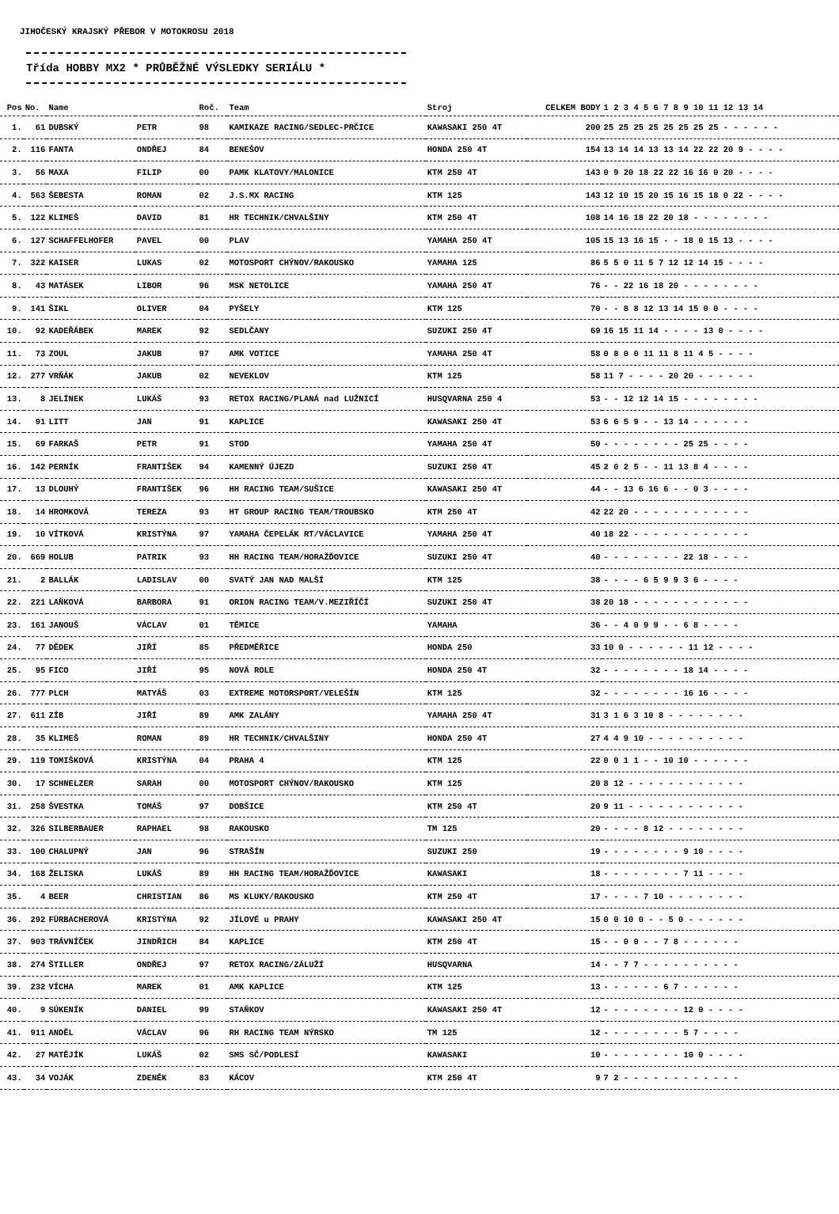JIHOČESKÝ KRAJSKÝ PŘEBOR V MOTOKROSU 2018
Třída HOBBY MX2 * PRŮBĚŽNÉ VÝSLEDKY SERIÁLU *
| Pos | No. | Name | | Roč. | Team | Stroj | CELKEM BODY | 1 2 3 4 5 6 7 8 9 10 11 12 13 14 |
| --- | --- | --- | --- | --- | --- | --- | --- | --- |
| 1. | 61 | DUBSKÝ | PETR | 98 | KAMIKAZE RACING/SEDLEC-PRČICE | KAWASAKI 250 4T | 200 | 25 25 25 25 25 25 25 25 - - - - - - |
| 2. | 116 | FANTA | ONDŘEJ | 84 | BENEŠOV | HONDA 250 4T | 154 | 13 14 14 13 13 14 22 22 20 9 - - - - |
| 3. | 56 | MAXA | FILIP | 00 | PAMK KLATOVY/MALONICE | KTM 250 4T | 143 | 0 9 20 18 22 22 16 16 0 20 - - - - |
| 4. | 563 | ŠEBESTA | ROMAN | 02 | J.S.MX RACING | KTM 125 | 143 | 12 10 15 20 15 16 15 18 0 22 - - - - |
| 5. | 122 | KLIMEŠ | DAVID | 81 | HR TECHNIK/CHVALŠINY | KTM 250 4T | 108 | 14 16 18 22 20 18 - - - - - - - - |
| 6. | 127 | SCHAFFELHOFER | PAVEL | 00 | PLAV | YAMAHA 250 4T | 105 | 15 13 16 15 - - 18 0 15 13 - - - - |
| 7. | 322 | KAISER | LUKAS | 02 | MOTOSPORT CHÝNOV/RAKOUSKO | YAMAHA 125 | 86 | 5 5 0 11 5 7 12 12 14 15 - - - - |
| 8. | 43 | MATÁSEK | LIBOR | 96 | MSK NETOLICE | YAMAHA 250 4T | 76 | - - 22 16 18 20 - - - - - - - - |
| 9. | 141 | ŠIKL | OLIVER | 04 | PYŠELY | KTM 125 | 70 | - - 8 8 12 13 14 15 0 0 - - - - |
| 10. | 92 | KADEŘÁBEK | MAREK | 92 | SEDLČANY | SUZUKI 250 4T | 69 | 16 15 11 14 - - - - 13 0 - - - - |
| 11. | 73 | ZOUL | JAKUB | 97 | AMK VOTICE | YAMAHA 250 4T | 58 | 0 8 0 0 11 11 8 11 4 5 - - - - |
| 12. | 277 | VRŇÁK | JAKUB | 02 | NEVEKLOV | KTM 125 | 58 | 11 7 - - - - 20 20 - - - - - - |
| 13. | 8 | JELÍNEK | LUKÁŠ | 93 | RETOX RACING/PLANÁ nad LUŽNICÍ | HUSQVARNA 250 4 | 53 | - - 12 12 14 15 - - - - - - - - |
| 14. | 91 | LITT | JAN | 91 | KAPLICE | KAWASAKI 250 4T | 53 | 6 6 5 9 - - 13 14 - - - - - - |
| 15. | 69 | FARKAŠ | PETR | 91 | STOD | YAMAHA 250 4T | 50 | - - - - - - - - 25 25 - - - - |
| 16. | 142 | PERNÍK | FRANTIŠEK | 94 | KAMENNÝ ÚJEZD | SUZUKI 250 4T | 45 | 2 0 2 5 - - 11 13 8 4 - - - - |
| 17. | 13 | DLOUHÝ | FRANTIŠEK | 96 | HH RACING TEAM/SUŠICE | KAWASAKI 250 4T | 44 | - - 13 6 16 6 - - 0 3 - - - - |
| 18. | 14 | HROMKOVÁ | TEREZA | 93 | HT GROUP RACING TEAM/TROUBSKO | KTM 250 4T | 42 | 22 20 - - - - - - - - - - - - |
| 19. | 10 | VÍTKOVÁ | KRISTÝNA | 97 | YAMAHA ČEPELÁK RT/VÁCLAVICE | YAMAHA 250 4T | 40 | 18 22 - - - - - - - - - - - - |
| 20. | 669 | HOLUB | PATRIK | 93 | HH RACING TEAM/HORAŽĎOVICE | SUZUKI 250 4T | 40 | - - - - - - - - 22 18 - - - - |
| 21. | 2 | BALLÁK | LADISLAV | 00 | SVATÝ JAN NAD MALŠÍ | KTM 125 | 38 | - - - - 6 5 9 9 3 6 - - - - |
| 22. | 221 | LAŇKOVÁ | BARBORA | 91 | ORION RACING TEAM/V.MEZIŘÍČÍ | SUZUKI 250 4T | 38 | 20 18 - - - - - - - - - - - - |
| 23. | 161 | JANOUŠ | VÁCLAV | 01 | TĚMICE | YAMAHA | 36 | - - 4 0 9 9 - - 6 8 - - - - |
| 24. | 77 | DĚDEK | JIŘÍ | 85 | PŘEDMĚŘICE | HONDA 250 | 33 | 10 0 - - - - - - 11 12 - - - - |
| 25. | 95 | FICO | JIŘÍ | 95 | NOVÁ ROLE | HONDA 250 4T | 32 | - - - - - - - - 18 14 - - - - |
| 26. | 777 | PLCH | MATYÁŠ | 03 | EXTREME MOTORSPORT/VELEŠÍN | KTM 125 | 32 | - - - - - - - - 16 16 - - - - |
| 27. | 611 | ZÍB | JIŘÍ | 89 | AMK ZALÁNY | YAMAHA 250 4T | 31 | 3 1 6 3 10 8 - - - - - - - - |
| 28. | 35 | KLIMEŠ | ROMAN | 89 | HR TECHNIK/CHVALŠINY | HONDA 250 4T | 27 | 4 4 9 10 - - - - - - - - - - |
| 29. | 119 | TOMIŠKOVÁ | KRISTÝNA | 04 | PRAHA 4 | KTM 125 | 22 | 0 0 1 1 - - 10 10 - - - - - - |
| 30. | 17 | SCHNELZER | SARAH | 00 | MOTOSPORT CHÝNOV/RAKOUSKO | KTM 125 | 20 | 8 12 - - - - - - - - - - - - |
| 31. | 258 | ŠVESTKA | TOMÁŠ | 97 | DOBŠICE | KTM 250 4T | 20 | 9 11 - - - - - - - - - - - - |
| 32. | 326 | SILBERBAUER | RAPHAEL | 98 | RAKOUSKO | TM 125 | 20 | - - - - 8 12 - - - - - - - - |
| 33. | 100 | CHALUPNÝ | JAN | 96 | STRAŠÍN | SUZUKI 250 | 19 | - - - - - - - - 9 10 - - - - |
| 34. | 168 | ŽELISKA | LUKÁŠ | 89 | HH RACING TEAM/HORAŽĎOVICE | KAWASAKI | 18 | - - - - - - - - 7 11 - - - - |
| 35. | 4 | BEER | CHRISTIAN | 86 | MS KLUKY/RAKOUSKO | KTM 250 4T | 17 | - - - - 7 10 - - - - - - - - |
| 36. | 292 | FÜRBACHEROVÁ | KRISTÝNA | 92 | JÍLOVÉ u PRAHY | KAWASAKI 250 4T | 15 | 0 0 10 0 - - 5 0 - - - - - - |
| 37. | 903 | TRÁVNÍČEK | JINDŘICH | 84 | KAPLICE | KTM 250 4T | 15 | - - 0 0 - - 7 8 - - - - - - |
| 38. | 274 | ŠTILLER | ONDŘEJ | 97 | RETOX RACING/ZÁLUŽÍ | HUSQVARNA | 14 | - - 7 7 - - - - - - - - - - |
| 39. | 232 | VÍCHA | MAREK | 01 | AMK KAPLICE | KTM 125 | 13 | - - - - - - 6 7 - - - - - - |
| 40. | 9 | SÚKENÍK | DANIEL | 99 | STAŇKOV | KAWASAKI 250 4T | 12 | - - - - - - - - 12 0 - - - - |
| 41. | 911 | ANDĚL | VÁCLAV | 96 | RH RACING TEAM NÝRSKO | TM 125 | 12 | - - - - - - - - 5 7 - - - - |
| 42. | 27 | MATĚJÍK | LUKÁŠ | 02 | SMS SČ/PODLESÍ | KAWASAKI | 10 | - - - - - - - - 10 0 - - - - |
| 43. | 34 | VOJÁK | ZDENĚK | 83 | KÁCOV | KTM 250 4T | 9 | 7 2 - - - - - - - - - - - - |